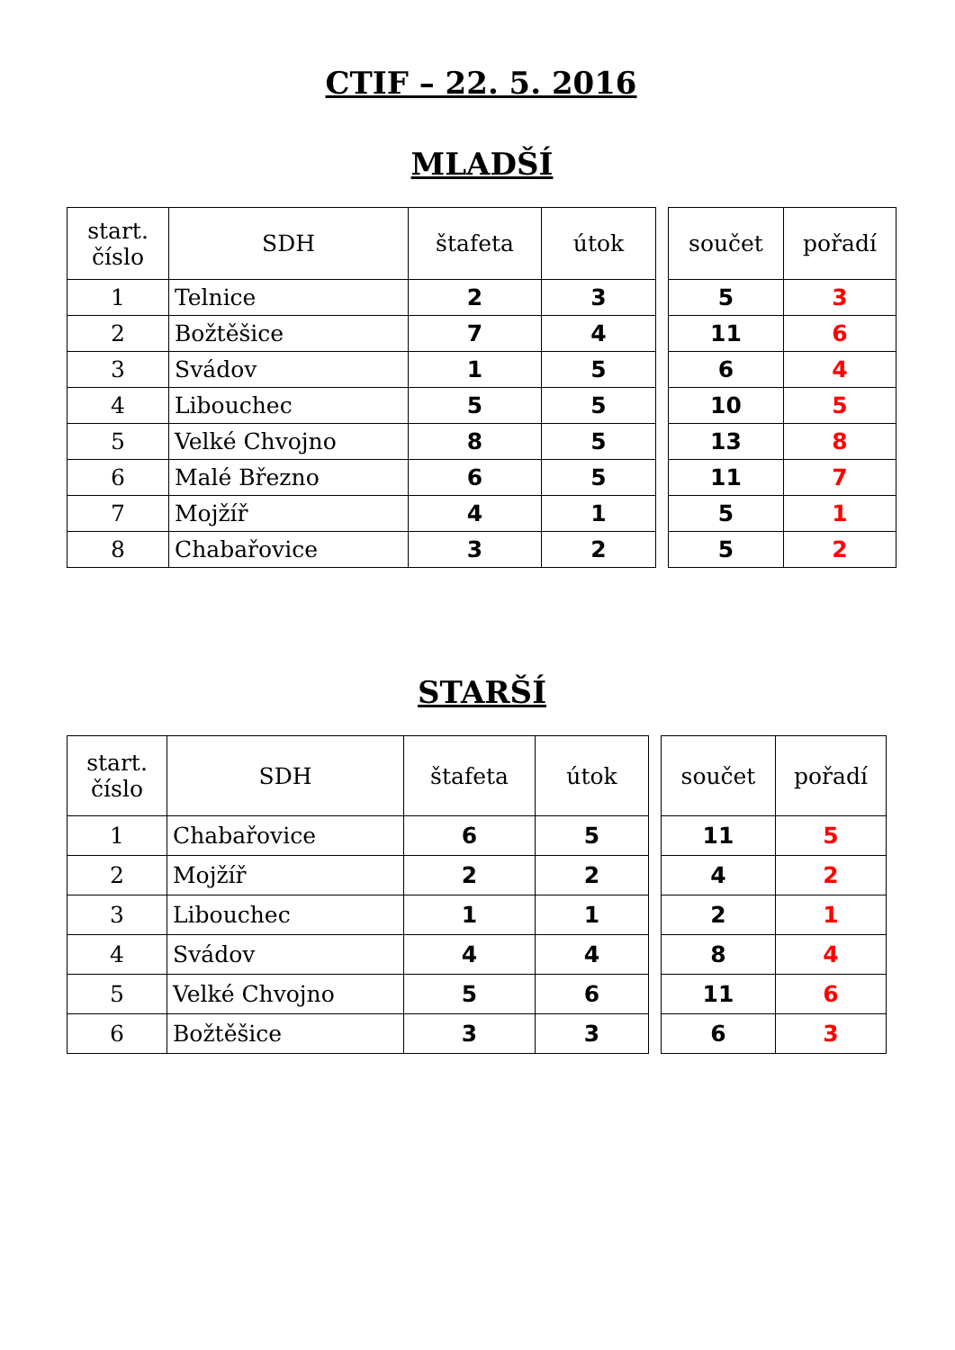CTIF – 22. 5. 2016
MLADŠÍ
| start. číslo | SDH | štafeta | útok |
| --- | --- | --- | --- |
| 1 | Telnice | 2 | 3 |
| 2 | Božtěšice | 7 | 4 |
| 3 | Svádov | 1 | 5 |
| 4 | Libouchec | 5 | 5 |
| 5 | Velké Chvojno | 8 | 5 |
| 6 | Malé Březno | 6 | 5 |
| 7 | Mojžíř | 4 | 1 |
| 8 | Chabařovice | 3 | 2 |
| součet | pořadí |
| --- | --- |
| 5 | 3 |
| 11 | 6 |
| 6 | 4 |
| 10 | 5 |
| 13 | 8 |
| 11 | 7 |
| 5 | 1 |
| 5 | 2 |
STARŠÍ
| start. číslo | SDH | štafeta | útok |
| --- | --- | --- | --- |
| 1 | Chabařovice | 6 | 5 |
| 2 | Mojžíř | 2 | 2 |
| 3 | Libouchec | 1 | 1 |
| 4 | Svádov | 4 | 4 |
| 5 | Velké Chvojno | 5 | 6 |
| 6 | Božtěšice | 3 | 3 |
| součet | pořadí |
| --- | --- |
| 11 | 5 |
| 4 | 2 |
| 2 | 1 |
| 8 | 4 |
| 11 | 6 |
| 6 | 3 |